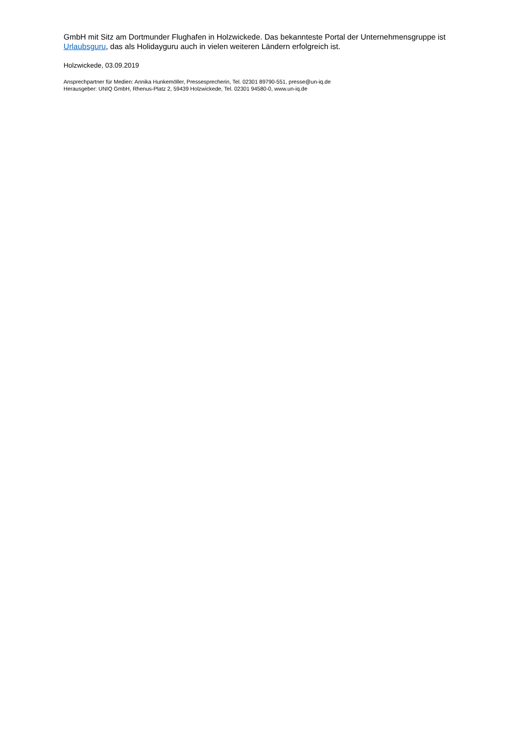GmbH mit Sitz am Dortmunder Flughafen in Holzwickede. Das bekannteste Portal der Unternehmensgruppe ist Urlaubsguru, das als Holidayguru auch in vielen weiteren Ländern erfolgreich ist.
Holzwickede, 03.09.2019
Ansprechpartner für Medien: Annika Hunkemöller, Pressesprecherin, Tel. 02301 89790-551, presse@un-iq.de
Herausgeber: UNIQ GmbH, Rhenus-Platz 2, 59439 Holzwickede, Tel. 02301 94580-0, www.un-iq.de